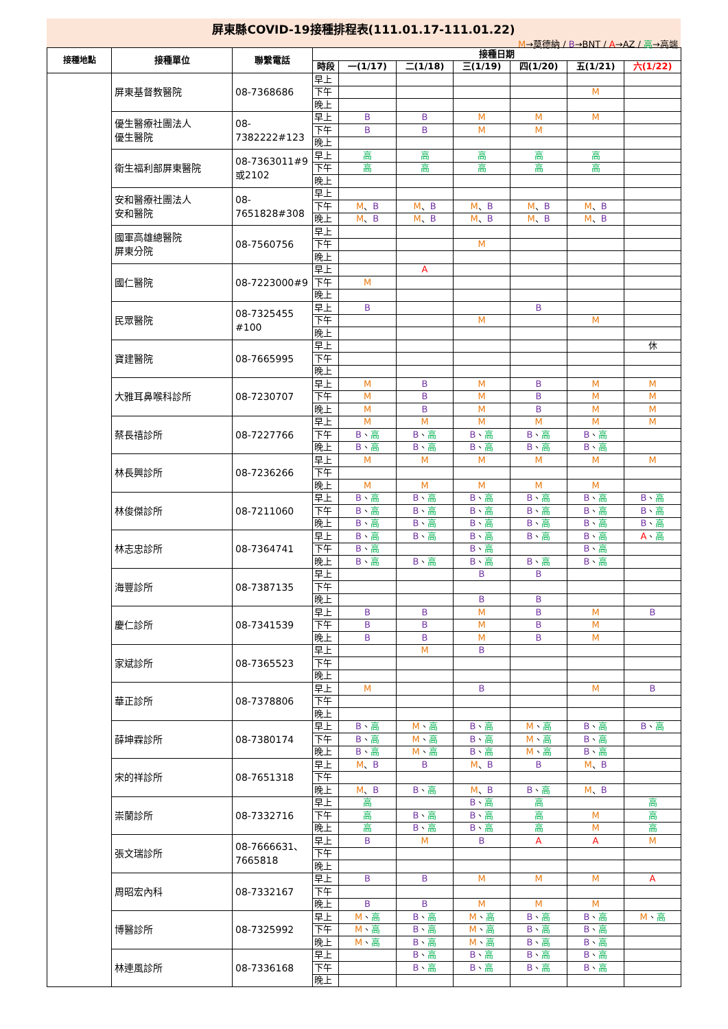屏東縣COVID-19接種排程表(111.01.17-111.01.22)
M→莫德納 / B→BNT / A→AZ / 高→高端
| 接種地點 | 接種單位 | 聯繫電話 | 接種日期 | | | | | | |
| --- | --- | --- | --- | --- | --- | --- | --- | --- | --- |
| | | | 時段 | 一(1/17) | 二(1/18) | 三(1/19) | 四(1/20) | 五(1/21) | 六(1/22) |
| | 屏東基督教醫院 | 08-7368686 | 早上 | | | | | | |
| | | | 下午 | | | | | M | |
| | | | 晚上 | | | | | | |
| | 優生醫療社團法人 優生醫院 | 08- 7382222#123 | 早上 | B | B | M | M | M | |
| | | | 下午 | B | B | M | M | | |
| | | | 晚上 | | | | | | |
| | 衛生福利部屏東醫院 | 08-7363011#9 或2102 | 早上 | 高 | 高 | 高 | 高 | 高 | |
| | | | 下午 | 高 | 高 | 高 | 高 | 高 | |
| | | | 晚上 | | | | | | |
| | 安和醫療社團法人 安和醫院 | 08- 7651828#308 | 早上 | | | | | | |
| | | | 下午 | M 、 B | M 、 B | M 、 B | M 、 B | M 、 B | |
| | | | 晚上 | M 、 B | M 、 B | M 、 B | M 、 B | M 、 B | |
| | 國軍高雄總醫院 屏東分院 | 08-7560756 | 早上 | | | | | | |
| | | | 下午 | | | M | | | |
| | | | 晚上 | | | | | | |
| | 國仁醫院 | 08-7223000#9 | 早上 | | A | | | | |
| | | | 下午 | M | | | | | |
| | | | 晚上 | | | | | | |
| | 民眾醫院 | 08-7325455 #100 | 早上 | B | | | B | | |
| | | | 下午 | | | M | | M | |
| | | | 晚上 | | | | | | |
| | 寶建醫院 | 08-7665995 | 早上 | | | | | | 休 |
| | | | 下午 | | | | | | |
| | | | 晚上 | | | | | | |
| | 大雅耳鼻喉科診所 | 08-7230707 | 早上 | M | B | M | B | M | M |
| | | | 下午 | M | B | M | B | M | M |
| | | | 晚上 | M | B | M | B | M | M |
| | 蔡長禧診所 | 08-7227766 | 早上 | M | M | M | M | M | M |
| | | | 下午 | B 、 高 | B 、 高 | B 、 高 | B 、 高 | B 、 高 | |
| | | | 晚上 | B 、 高 | B 、 高 | B 、 高 | B 、 高 | B 、 高 | |
| | 林長興診所 | 08-7236266 | 早上 | M | M | M | M | M | M |
| | | | 下午 | | | | | | |
| | | | 晚上 | M | M | M | M | M | |
| | 林俊傑診所 | 08-7211060 | 早上 | B 、 高 | B 、 高 | B 、 高 | B 、 高 | B 、 高 | B 、 高 |
| | | | 下午 | B 、 高 | B 、 高 | B 、 高 | B 、 高 | B 、 高 | B 、 高 |
| | | | 晚上 | B 、 高 | B 、 高 | B 、 高 | B 、 高 | B 、 高 | B 、 高 |
| | 林志忠診所 | 08-7364741 | 早上 | B 、 高 | B 、 高 | B 、 高 | B 、 高 | B 、 高 | A 、 高 |
| | | | 下午 | B 、 高 | | B 、 高 | | B 、 高 | |
| | | | 晚上 | B 、 高 | B 、 高 | B 、 高 | B 、 高 | B 、 高 | |
| | 海豐診所 | 08-7387135 | 早上 | | | B | B | | |
| | | | 下午 | | | | | | |
| | | | 晚上 | | | B | B | | |
| | 慶仁診所 | 08-7341539 | 早上 | B | B | M | B | M | B |
| | | | 下午 | B | B | M | B | M | |
| | | | 晚上 | B | B | M | B | M | |
| | 家斌診所 | 08-7365523 | 早上 | | M | B | | | |
| | | | 下午 | | | | | | |
| | | | 晚上 | | | | | | |
| | 華正診所 | 08-7378806 | 早上 | M | | B | | M | B |
| | | | 下午 | | | | | | |
| | | | 晚上 | | | | | | |
| | 薛坤霖診所 | 08-7380174 | 早上 | B 、 高 | M 、 高 | B 、 高 | M 、 高 | B 、 高 | B 、 高 |
| | | | 下午 | B 、 高 | M 、 高 | B 、 高 | M 、 高 | B 、 高 | |
| | | | 晚上 | B 、 高 | M 、 高 | B 、 高 | M 、 高 | B 、 高 | |
| | 宋的祥診所 | 08-7651318 | 早上 | M 、 B | B | M 、 B | B | M 、 B | |
| | | | 下午 | | | | | | |
| | | | 晚上 | M 、 B | B 、 高 | M 、 B | B 、 高 | M 、 B | |
| | 崇蘭診所 | 08-7332716 | 早上 | 高 | | B 、 高 | 高 | | 高 |
| | | | 下午 | 高 | B 、 高 | B 、 高 | 高 | M | 高 |
| | | | 晚上 | 高 | B 、 高 | B 、 高 | 高 | M | 高 |
| | 張文瑞診所 | 08-7666631、 7665818 | 早上 | B | M | B | A | A | M |
| | | | 下午 | | | | | | |
| | | | 晚上 | | | | | | |
| | 周昭宏內科 | 08-7332167 | 早上 | B | B | M | M | M | A |
| | | | 下午 | | | | | | |
| | | | 晚上 | B | B | M | M | M | |
| | 博醫診所 | 08-7325992 | 早上 | M 、 高 | B 、 高 | M 、 高 | B 、 高 | B 、 高 | M 、 高 |
| | | | 下午 | M 、 高 | B 、 高 | M 、 高 | B 、 高 | B 、 高 | |
| | | | 晚上 | M 、 高 | B 、 高 | M 、 高 | B 、 高 | B 、 高 | |
| | 林連風診所 | 08-7336168 | 早上 | | B 、 高 | B 、 高 | B 、 高 | B 、 高 | |
| | | | 下午 | | B 、 高 | B 、 高 | B 、 高 | B 、 高 | |
| | | | 晚上 | | | | | | |